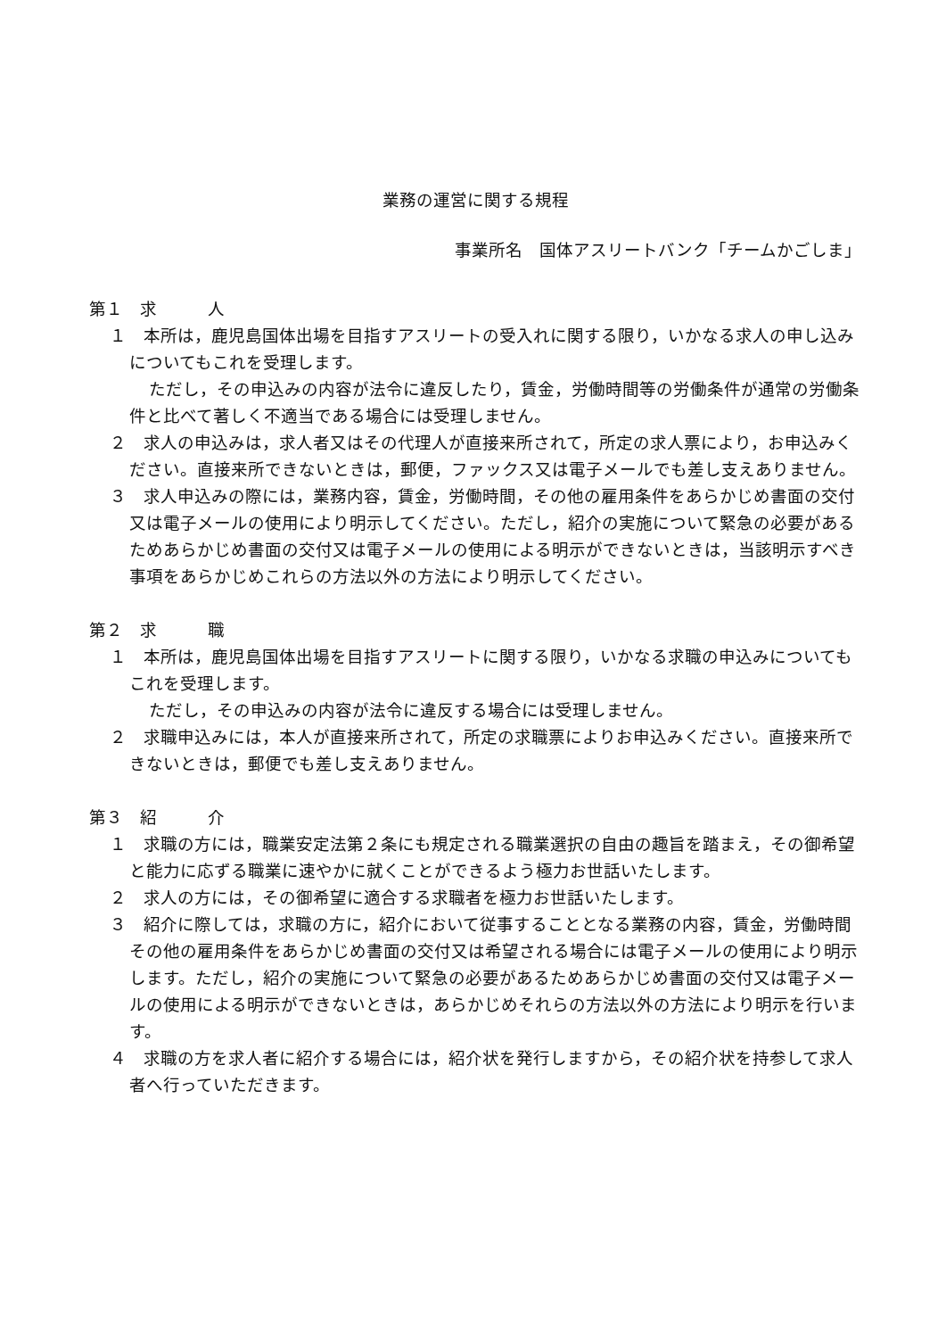業務の運営に関する規程
事業所名　国体アスリートバンク「チームかごしま」
第１　求　　　人
１　本所は，鹿児島国体出場を目指すアスリートの受入れに関する限り，いかなる求人の申し込みについてもこれを受理します。
ただし，その申込みの内容が法令に違反したり，賃金，労働時間等の労働条件が通常の労働条件と比べて著しく不適当である場合には受理しません。
２　求人の申込みは，求人者又はその代理人が直接来所されて，所定の求人票により，お申込みください。直接来所できないときは，郵便，ファックス又は電子メールでも差し支えありません。
３　求人申込みの際には，業務内容，賃金，労働時間，その他の雇用条件をあらかじめ書面の交付又は電子メールの使用により明示してください。ただし，紹介の実施について緊急の必要があるためあらかじめ書面の交付又は電子メールの使用による明示ができないときは，当該明示すべき事項をあらかじめこれらの方法以外の方法により明示してください。
第２　求　　　職
１　本所は，鹿児島国体出場を目指すアスリートに関する限り，いかなる求職の申込みについてもこれを受理します。
ただし，その申込みの内容が法令に違反する場合には受理しません。
２　求職申込みには，本人が直接来所されて，所定の求職票によりお申込みください。直接来所できないときは，郵便でも差し支えありません。
第３　紹　　　介
１　求職の方には，職業安定法第２条にも規定される職業選択の自由の趣旨を踏まえ，その御希望と能力に応ずる職業に速やかに就くことができるよう極力お世話いたします。
２　求人の方には，その御希望に適合する求職者を極力お世話いたします。
３　紹介に際しては，求職の方に，紹介において従事することとなる業務の内容，賃金，労働時間その他の雇用条件をあらかじめ書面の交付又は希望される場合には電子メールの使用により明示します。ただし，紹介の実施について緊急の必要があるためあらかじめ書面の交付又は電子メールの使用による明示ができないときは，あらかじめそれらの方法以外の方法により明示を行います。
４　求職の方を求人者に紹介する場合には，紹介状を発行しますから，その紹介状を持参して求人者へ行っていただきます。